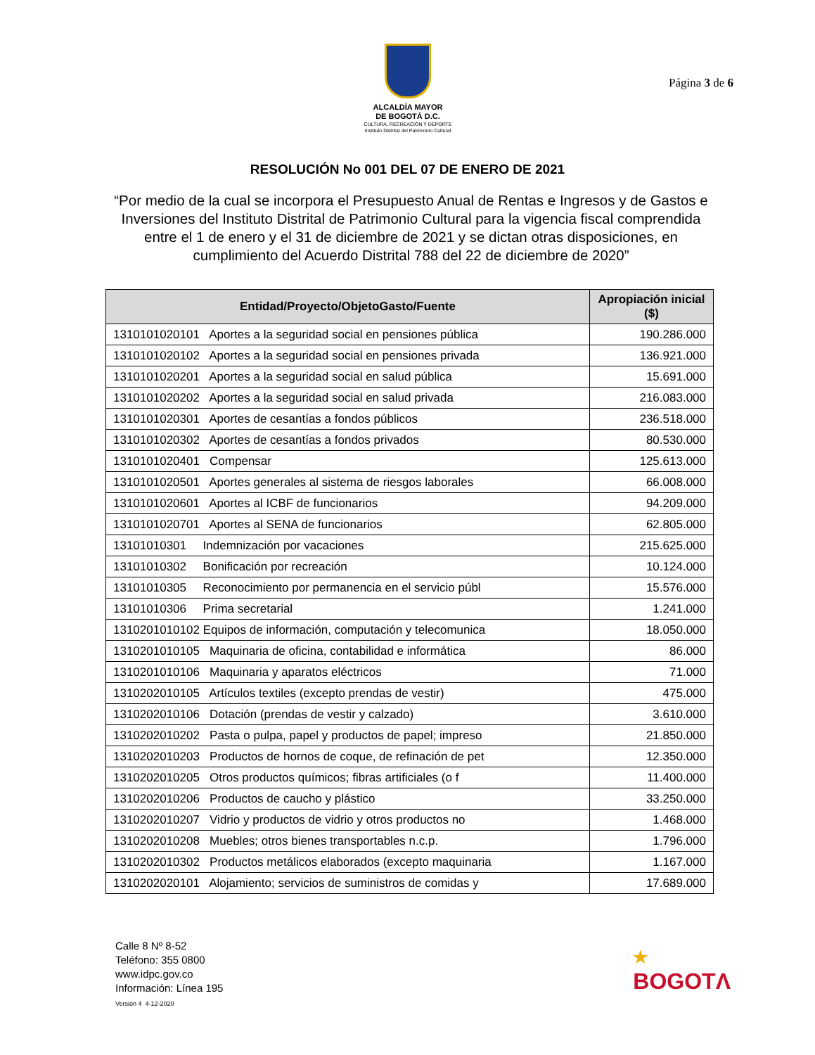ALCALDÍA MAYOR
DE BOGOTÁ D.C.
CULTURA, RECREACIÓN Y DEPORTE
Instituto Distrital del Patrimonio Cultural
Página 3 de 6
RESOLUCIÓN No 001 DEL 07 DE ENERO DE 2021
“Por medio de la cual se incorpora el Presupuesto Anual de Rentas e Ingresos y de Gastos e Inversiones del Instituto Distrital de Patrimonio Cultural para la vigencia fiscal comprendida entre el 1 de enero y el 31 de diciembre de 2021 y se dictan otras disposiciones, en cumplimiento del Acuerdo Distrital 788 del 22 de diciembre de 2020”
| Entidad/Proyecto/ObjetoGasto/Fuente | Apropiación inicial ($) |
| --- | --- |
| 1310101020101 Aportes a la seguridad social en pensiones pública | 190.286.000 |
| 1310101020102 Aportes a la seguridad social en pensiones privada | 136.921.000 |
| 1310101020201 Aportes a la seguridad social en salud pública | 15.691.000 |
| 1310101020202 Aportes a la seguridad social en salud privada | 216.083.000 |
| 1310101020301 Aportes de cesantías a fondos públicos | 236.518.000 |
| 1310101020302 Aportes de cesantías a fondos privados | 80.530.000 |
| 1310101020401 Compensar | 125.613.000 |
| 1310101020501 Aportes generales al sistema de riesgos laborales | 66.008.000 |
| 1310101020601 Aportes al ICBF de funcionarios | 94.209.000 |
| 1310101020701 Aportes al SENA de funcionarios | 62.805.000 |
| 13101010301 Indemnización por vacaciones | 215.625.000 |
| 13101010302 Bonificación por recreación | 10.124.000 |
| 13101010305 Reconocimiento por permanencia en el servicio públ | 15.576.000 |
| 13101010306 Prima secretarial | 1.241.000 |
| 1310201010102 Equipos de información, computación y telecomunica | 18.050.000 |
| 1310201010105 Maquinaria de oficina, contabilidad e informática | 86.000 |
| 1310201010106 Maquinaria y aparatos eléctricos | 71.000 |
| 1310202010105 Artículos textiles (excepto prendas de vestir) | 475.000 |
| 1310202010106 Dotación (prendas de vestir y calzado) | 3.610.000 |
| 1310202010202 Pasta o pulpa, papel y productos de papel; impreso | 21.850.000 |
| 1310202010203 Productos de hornos de coque, de refinación de pet | 12.350.000 |
| 1310202010205 Otros productos químicos; fibras artificiales (o f | 11.400.000 |
| 1310202010206 Productos de caucho y plástico | 33.250.000 |
| 1310202010207 Vidrio y productos de vidrio y otros productos no | 1.468.000 |
| 1310202010208 Muebles; otros bienes transportables n.c.p. | 1.796.000 |
| 1310202010302 Productos metálicos elaborados (excepto maquinaria | 1.167.000 |
| 1310202020101 Alojamiento; servicios de suministros de comidas y | 17.689.000 |
Calle 8 Nº 8-52
Teléfono: 355 0800
www.idpc.gov.co
Información: Línea 195
Versión 4 4-12-2020
★
BOGOTΛ